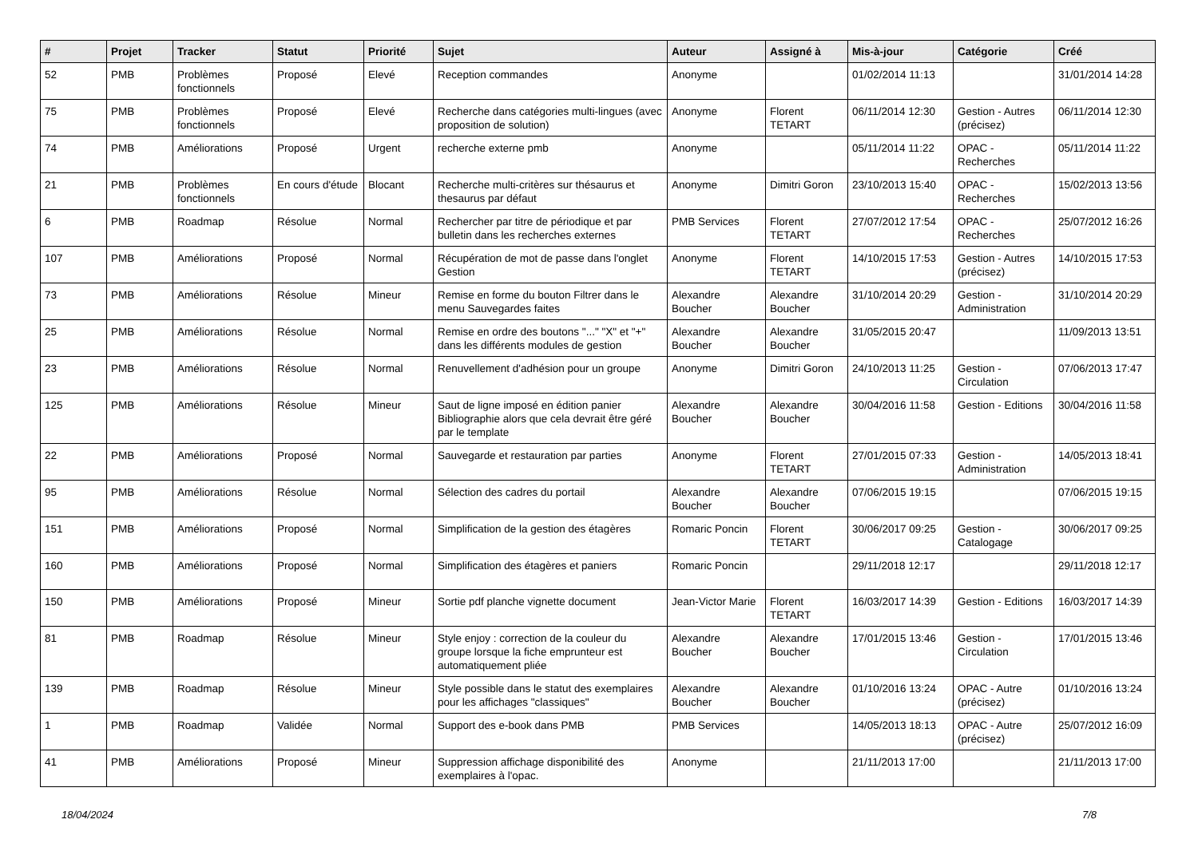| # | Projet | Tracker | Statut | Priorité | Sujet | Auteur | Assigné à | Mis-à-jour | Catégorie | Créé |
| --- | --- | --- | --- | --- | --- | --- | --- | --- | --- | --- |
| 52 | PMB | Problèmes fonctionnels | Proposé | Elevé | Reception commandes | Anonyme | | 01/02/2014 11:13 | | 31/01/2014 14:28 |
| 75 | PMB | Problèmes fonctionnels | Proposé | Elevé | Recherche dans catégories multi-lingues (avec proposition de solution) | Anonyme | Florent TETART | 06/11/2014 12:30 | Gestion - Autres (précisez) | 06/11/2014 12:30 |
| 74 | PMB | Améliorations | Proposé | Urgent | recherche externe pmb | Anonyme | | 05/11/2014 11:22 | OPAC - Recherches | 05/11/2014 11:22 |
| 21 | PMB | Problèmes fonctionnels | En cours d'étude | Blocant | Recherche multi-critères sur thésaurus et thesaurus par défaut | Anonyme | Dimitri Goron | 23/10/2013 15:40 | OPAC - Recherches | 15/02/2013 13:56 |
| 6 | PMB | Roadmap | Résolue | Normal | Rechercher par titre de périodique et par bulletin dans les recherches externes | PMB Services | Florent TETART | 27/07/2012 17:54 | OPAC - Recherches | 25/07/2012 16:26 |
| 107 | PMB | Améliorations | Proposé | Normal | Récupération de mot de passe dans l'onglet Gestion | Anonyme | Florent TETART | 14/10/2015 17:53 | Gestion - Autres (précisez) | 14/10/2015 17:53 |
| 73 | PMB | Améliorations | Résolue | Mineur | Remise en forme du bouton Filtrer dans le menu Sauvegardes faites | Alexandre Boucher | Alexandre Boucher | 31/10/2014 20:29 | Gestion - Administration | 31/10/2014 20:29 |
| 25 | PMB | Améliorations | Résolue | Normal | Remise en ordre des boutons "..." "X" et "+" dans les différents modules de gestion | Alexandre Boucher | Alexandre Boucher | 31/05/2015 20:47 | | 11/09/2013 13:51 |
| 23 | PMB | Améliorations | Résolue | Normal | Renuvellement d'adhésion pour un groupe | Anonyme | Dimitri Goron | 24/10/2013 11:25 | Gestion - Circulation | 07/06/2013 17:47 |
| 125 | PMB | Améliorations | Résolue | Mineur | Saut de ligne imposé en édition panier Bibliographie alors que cela devrait être géré par le template | Alexandre Boucher | Alexandre Boucher | 30/04/2016 11:58 | Gestion - Editions | 30/04/2016 11:58 |
| 22 | PMB | Améliorations | Proposé | Normal | Sauvegarde et restauration par parties | Anonyme | Florent TETART | 27/01/2015 07:33 | Gestion - Administration | 14/05/2013 18:41 |
| 95 | PMB | Améliorations | Résolue | Normal | Sélection des cadres du portail | Alexandre Boucher | Alexandre Boucher | 07/06/2015 19:15 | | 07/06/2015 19:15 |
| 151 | PMB | Améliorations | Proposé | Normal | Simplification de la gestion des étagères | Romaric Poncin | Florent TETART | 30/06/2017 09:25 | Gestion - Catalogage | 30/06/2017 09:25 |
| 160 | PMB | Améliorations | Proposé | Normal | Simplification des étagères et paniers | Romaric Poncin | | 29/11/2018 12:17 | | 29/11/2018 12:17 |
| 150 | PMB | Améliorations | Proposé | Mineur | Sortie pdf planche vignette document | Jean-Victor Marie | Florent TETART | 16/03/2017 14:39 | Gestion - Editions | 16/03/2017 14:39 |
| 81 | PMB | Roadmap | Résolue | Mineur | Style enjoy : correction de la couleur du groupe lorsque la fiche emprunteur est automatiquement pliée | Alexandre Boucher | Alexandre Boucher | 17/01/2015 13:46 | Gestion - Circulation | 17/01/2015 13:46 |
| 139 | PMB | Roadmap | Résolue | Mineur | Style possible dans le statut des exemplaires pour les affichages "classiques" | Alexandre Boucher | Alexandre Boucher | 01/10/2016 13:24 | OPAC - Autre (précisez) | 01/10/2016 13:24 |
| 1 | PMB | Roadmap | Validée | Normal | Support des e-book dans PMB | PMB Services | | 14/05/2013 18:13 | OPAC - Autre (précisez) | 25/07/2012 16:09 |
| 41 | PMB | Améliorations | Proposé | Mineur | Suppression affichage disponibilité des exemplaires à l'opac. | Anonyme | | 21/11/2013 17:00 | | 21/11/2013 17:00 |
18/04/2024 7/8